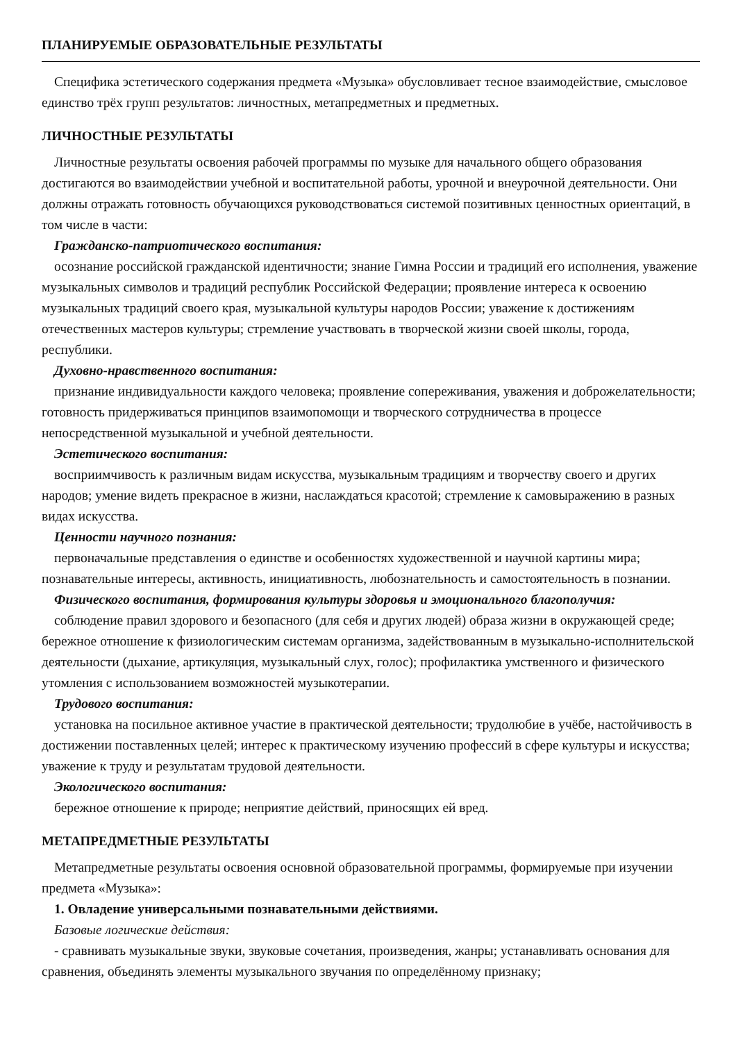ПЛАНИРУЕМЫЕ ОБРАЗОВАТЕЛЬНЫЕ РЕЗУЛЬТАТЫ
Специфика эстетического содержания предмета «Музыка» обусловливает тесное взаимодействие, смысловое единство трёх групп результатов: личностных, метапредметных и предметных.
ЛИЧНОСТНЫЕ РЕЗУЛЬТАТЫ
Личностные результаты освоения рабочей программы по музыке для начального общего образования достигаются во взаимодействии учебной и воспитательной работы, урочной и внеурочной деятельности. Они должны отражать готовность обучающихся руководствоваться системой позитивных ценностных ориентаций, в том числе в части:
Гражданско-патриотического воспитания:
осознание российской гражданской идентичности; знание Гимна России и традиций его исполнения, уважение музыкальных символов и традиций республик Российской Федерации; проявление интереса к освоению музыкальных традиций своего края, музыкальной культуры народов России; уважение к достижениям отечественных мастеров культуры; стремление участвовать в творческой жизни своей школы, города, республики.
Духовно-нравственного воспитания:
признание индивидуальности каждого человека; проявление сопереживания, уважения и доброжелательности; готовность придерживаться принципов взаимопомощи и творческого сотрудничества в процессе непосредственной музыкальной и учебной деятельности.
Эстетического воспитания:
восприимчивость к различным видам искусства, музыкальным традициям и творчеству своего и других народов; умение видеть прекрасное в жизни, наслаждаться красотой; стремление к самовыражению в разных видах искусства.
Ценности научного познания:
первоначальные представления о единстве и особенностях художественной и научной картины мира; познавательные интересы, активность, инициативность, любознательность и самостоятельность в познании.
Физического воспитания, формирования культуры здоровья и эмоционального благополучия:
соблюдение правил здорового и безопасного (для себя и других людей) образа жизни в окружающей среде; бережное отношение к физиологическим системам организма, задействованным в музыкально-исполнительской деятельности (дыхание, артикуляция, музыкальный слух, голос); профилактика умственного и физического утомления с использованием возможностей музыкотерапии.
Трудового воспитания:
установка на посильное активное участие в практической деятельности; трудолюбие в учёбе, настойчивость в достижении поставленных целей; интерес к практическому изучению профессий в сфере культуры и искусства; уважение к труду и результатам трудовой деятельности.
Экологического воспитания:
бережное отношение к природе; неприятие действий, приносящих ей вред.
МЕТАПРЕДМЕТНЫЕ РЕЗУЛЬТАТЫ
Метапредметные результаты освоения основной образовательной программы, формируемые при изучении предмета «Музыка»:
1. Овладение универсальными познавательными действиями.
Базовые логические действия:
- сравнивать музыкальные звуки, звуковые сочетания, произведения, жанры; устанавливать основания для сравнения, объединять элементы музыкального звучания по определённому признаку;